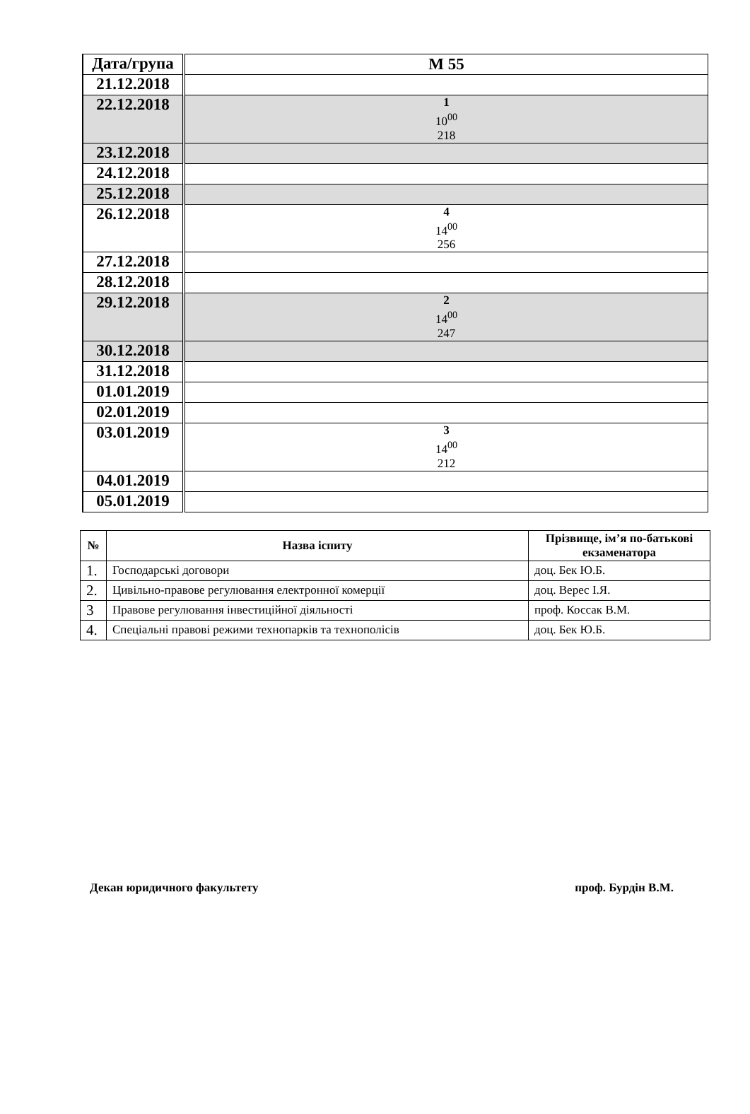| Дата/група | М 55 |
| --- | --- |
| 21.12.2018 | |
| 22.12.2018 | 1 10<sup>00</sup> 218 |
| 23.12.2018 | |
| 24.12.2018 | |
| 25.12.2018 | |
| 26.12.2018 | 4 14<sup>00</sup> 256 |
| 27.12.2018 | |
| 28.12.2018 | |
| 29.12.2018 | 2 14<sup>00</sup> 247 |
| 30.12.2018 | |
| 31.12.2018 | |
| 01.01.2019 | |
| 02.01.2019 | |
| 03.01.2019 | 3 14<sup>00</sup> 212 |
| 04.01.2019 | |
| 05.01.2019 | |
| № | Назва іспиту | Прізвище, ім’я по-батькові екзаменатора |
| --- | --- | --- |
| 1. | Господарські договори | доц. Бек Ю.Б. |
| 2. | Цивільно-правове регулювання електронної комерції | доц. Верес І.Я. |
| 3 | Правове регулювання інвестиційної діяльності | проф. Коссак В.М. |
| 4. | Спеціальні правові режими технопарків та технополісів | доц. Бек Ю.Б. |
Декан юридичного факультету проф. Бурдін В.М.